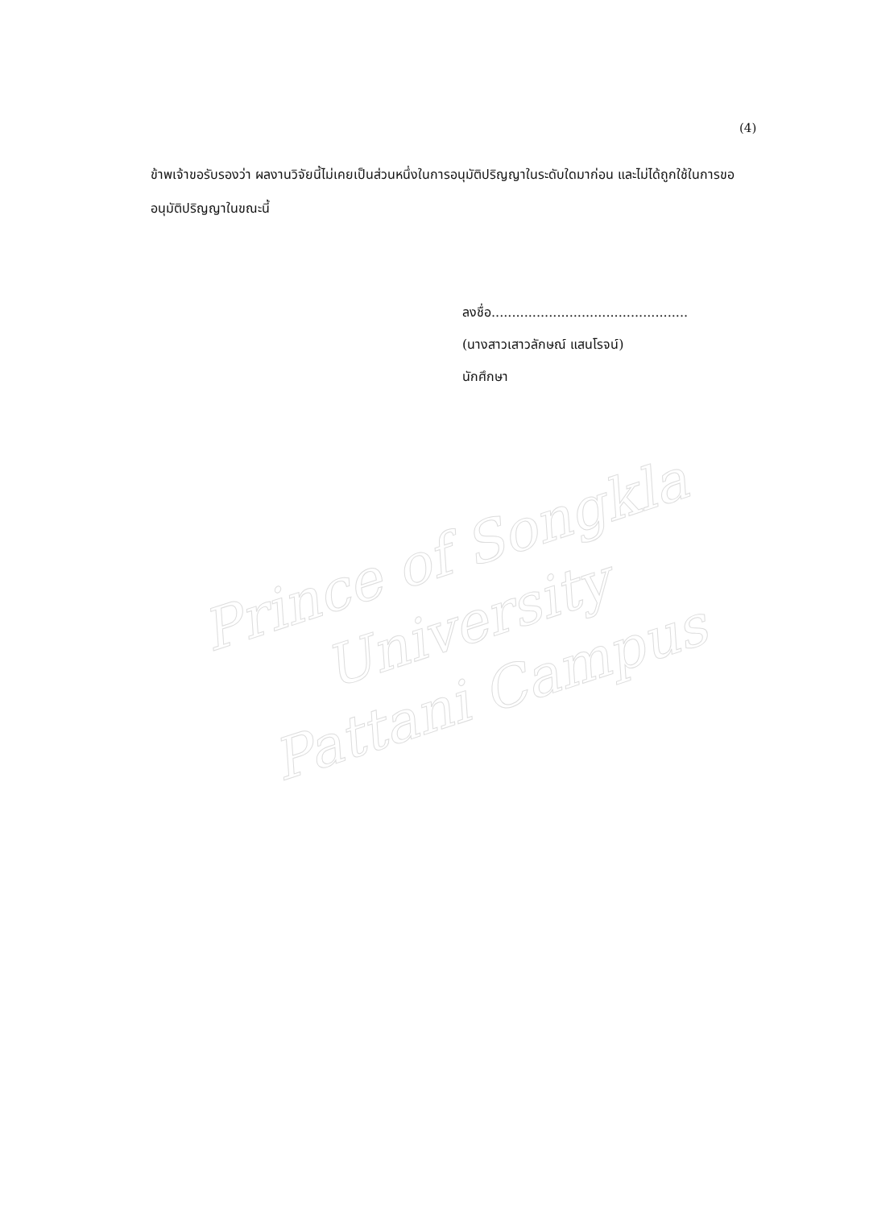(4)
ข้าพเจ้าขอรับรองว่า ผลงานวิจัยนี้ไม่เคยเป็นส่วนหนึ่งในการอนุมัติปริญญาในระดับใดมาก่อน และไม่ได้ถูกใช้ในการขออนุมัติปริญญาในขณะนี้
ลงชื่อ................................................
(นางสาวเสาวลักษณ์ แสนโรจน์)
นักศึกษา
Prince of Songkla University
Pattani Campus